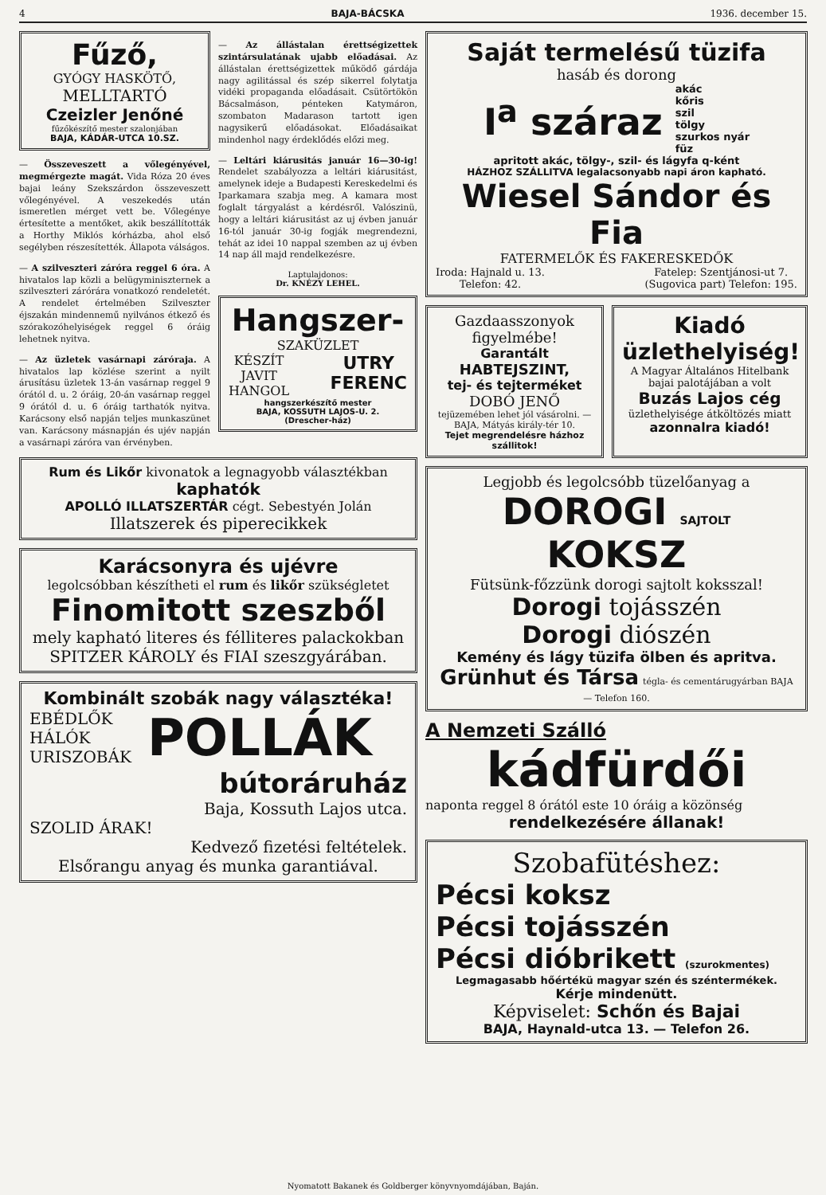4 BAJA-BÁCSKA 1936. december 15.
Fűző,
GYÓGY HASKÖTŐ,
MELLTARTÓ
Czeizler Jenőné
fűzőkészítő mester szalonjában
BAJA, KÁDÁR-UTCA 10.SZ.
— Összeveszett a vőlegényével, megmérgezte magát. Vida Róza 20 éves bajai leány Szekszárdon összeveszett vőlegényével. A veszekedés után ismeretlen mérget vett be. Vőlegénye értesítette a mentőket, akik beszállították a Horthy Miklós kórházba, ahol első segélyben részesítették. Állapota válságos.
— A szilveszteri záróra reggel 6 óra. A hivatalos lap közli a belügyminiszternek a szilveszteri zárórára vonatkozó rendeletét. A rendelet értelmében Szilveszter éjszakán mindennemű nyilvános étkező és szórakozóhelyiségek reggel 6 óráig lehetnek nyitva.
— Az üzletek vasárnapi záróraja. A hivatalos lap közlése szerint a nyilt árusításu üzletek 13-án vasárnap reggel 9 órától d. u. 2 óráig, 20-án vasárnap reggel 9 órától d. u. 6 óráig tarthatók nyitva. Karácsony első napján teljes munkaszünet van. Karácsony másnapján és ujév napján a vasárnapi záróra van érvényben.
— Az állástalan érettségizettek szintársulatának ujabb előadásai. Az állástalan érettségizettek működő gárdája nagy agilitással és szép sikerrel folytatja vidéki propaganda előadásait. Csütörtökön Bácsalmáson, pénteken Katymáron, szombaton Madarason tartott igen nagysikerű előadásokat. Előadásaikat mindenhol nagy érdeklődés előzi meg.
— Leltári kiárusitás január 16—30-ig! Rendelet szabályozza a leltári kiárusitást, amelynek ideje a Budapesti Kereskedelmi és Iparkamara szabja meg. A kamara most foglalt tárgyalást a kérdésről. Valószinü, hogy a leltári kiárusitást az uj évben január 16-tól január 30-ig fogják megrendezni, tehát az idei 10 nappal szemben az uj évben 14 nap áll majd rendelkezésre.
Laptulajdonos:
Dr. KNÉZY LEHEL.
Hangszer-
SZAKÜZLET
KÉSZÍT
JAVIT
HANGOL UTRY
FERENC
hangszerkészítő mester
BAJA, KOSSUTH LAJOS-U. 2.
(Drescher-ház)
Rum és Likőr kivonatok a legnagyobb választékban kaphatók
APOLLÓ ILLATSZERTÁR cégt. Sebestyén Jolán
Illatszerek és piperecikkek
Karácsonyra és ujévre
legolcsóbban készítheti el rum és likőr szükségletet
Finomitott szeszből
mely kapható literes és félliteres palackokban SPITZER KÁROLY és FIAI szeszgyárában.
Kombinált szobák nagy választéka!
EBÉDLŐK
HÁLÓK
URISZOBÁK POLLÁK
bútoráruház
Baja, Kossuth Lajos utca.
SZOLID ÁRAK!
Kedvező fizetési feltételek.
Elsőrangu anyag és munka garantiával.
Saját termelésű tüzifa
hasáb és dorong
I<sup>a</sup> száraz akác
kőris
szil
tölgy
szurkos nyár
füz
apritott akác, tölgy-, szil- és lágyfa q-ként
HÁZHOZ SZÁLLITVA legalacsonyabb napi áron kapható.
Wiesel Sándor és Fia
FATERMELŐK ÉS FAKERESKEDŐK
Iroda: Hajnald u. 13.
Telefon: 42. Fatelep: Szentjánosi-ut 7.
(Sugovica part) Telefon: 195.
Gazdaasszonyok figyelmébe!
Garantált HABTEJSZINT,
tej- és tejterméket
DOBÓ JENŐ
tejüzemében lehet jól vásárolni. — BAJA, Mátyás király-tér 10.
Tejet megrendelésre házhoz szállitok!
Kiadó üzlethelyiség!
A Magyar Általános Hitelbank bajai palotájában a volt
Buzás Lajos cég
üzlethelyisége átköltözés miatt
azonnalra kiadó!
Legjobb és legolcsóbb tüzelőanyag a
DOROGI SAJTOLT KOKSZ
Fütsünk-főzzünk dorogi sajtolt koksszal!
Dorogi tojásszén
Dorogi diószén
Kemény és lágy tüzifa ölben és apritva.
Grünhut és Társa tégla- és cementárugyárban BAJA — Telefon 160.
A Nemzeti Szálló
kádfürdői
naponta reggel 8 órától este 10 óráig a közönség
rendelkezésére állanak!
Szobafütéshez:
Pécsi koksz
Pécsi tojásszén
Pécsi dióbrikett (szurokmentes)
Legmagasabb hőértékü magyar szén és széntermékek.
Kérje mindenütt.
Képviselet: Schőn és Bajai
BAJA, Haynald-utca 13. — Telefon 26.
Nyomatott Bakanek és Goldberger könyvnyomdájában, Baján.